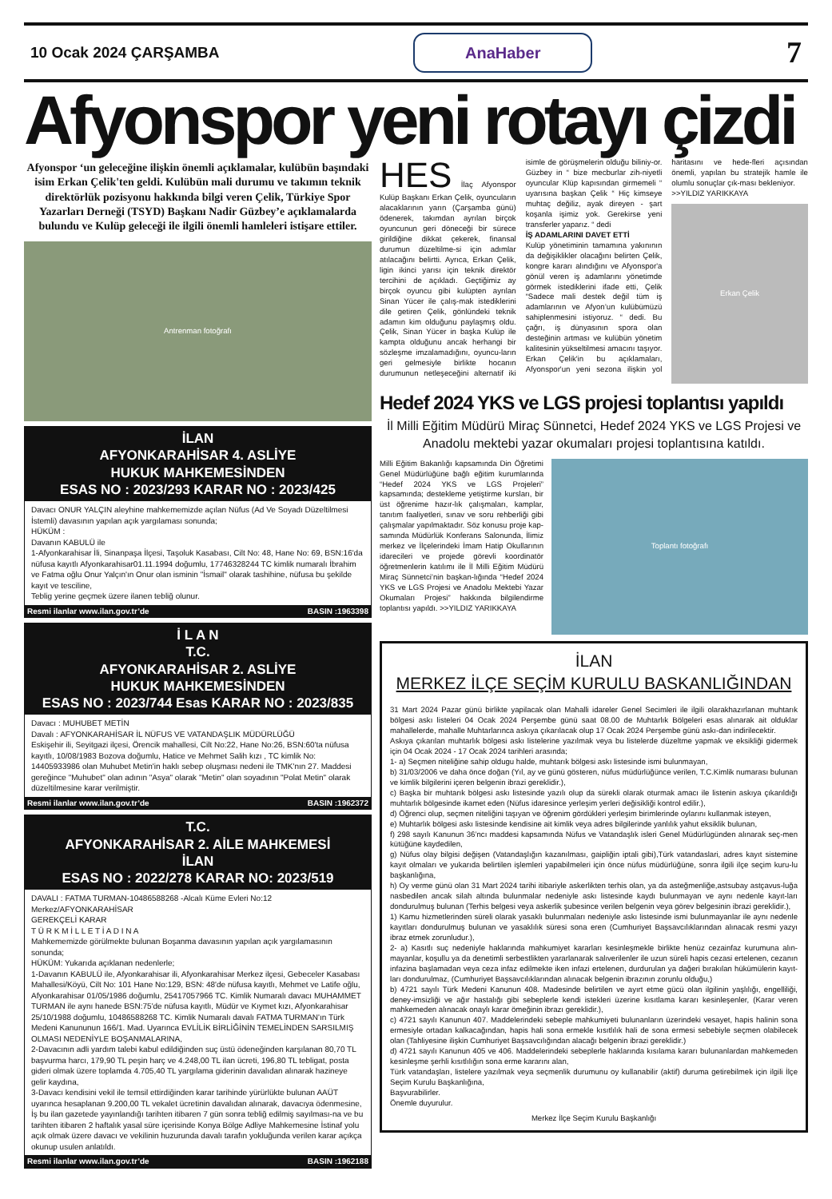10 Ocak 2024 ÇARŞAMBA AnaHaber 7
Afyonspor yeni rotayı çizdi
Afyonspor ‘un geleceğine ilişkin önemli açıklamalar, kulübün başındaki isim Erkan Çelik'ten geldi. Kulübün mali durumu ve takımın teknik direktörlük pozisyonu hakkında bilgi veren Çelik, Türkiye Spor Yazarları Derneği (TSYD) Başkanı Nadir Güzbey’e açıklamalarda bulundu ve Kulüp geleceği ile ilgili önemli hamleleri istişare ettiler.
Antrenman fotoğrafı
İLAN
AFYONKARAHİSAR 4. ASLİYE
HUKUK MAHKEMESİNDEN
ESAS NO : 2023/293 KARAR NO : 2023/425
Davacı ONUR YALÇIN aleyhine mahkememizde açılan Nüfus (Ad Ve Soyadı Düzeltilmesi İstemli) davasının yapılan açık yargılaması sonunda;
HÜKÜM :
Davanın KABULÜ ile
1-Afyonkarahisar İli, Sinanpaşa İlçesi, Taşoluk Kasabası, Cilt No: 48, Hane No: 69, BSN:16'da nüfusa kayıtlı Afyonkarahisar01.11.1994 doğumlu, 17746328244 TC kimlik numaralı İbrahim ve Fatma oğlu Onur Yalçın'ın Onur olan isminin "İsmail" olarak tashihine, nüfusa bu şekilde kayıt ve tesciline,
Teblig yerine geçmek üzere ilanen tebliğ olunur.
Resmi ilanlar www.ilan.gov.tr’de BASIN :1963398
İ L A N
T.C.
AFYONKARAHİSAR 2. ASLİYE
HUKUK MAHKEMESİNDEN
ESAS NO : 2023/744 Esas KARAR NO : 2023/835
Davacı : MUHUBET METİN
Davalı : AFYONKARAHİSAR İL NÜFUS VE VATANDAŞLIK MÜDÜRLÜĞÜ
Eskişehir ili, Seyitgazi ilçesi, Örencik mahallesi, Cilt No:22, Hane No:26, BSN:60'ta nüfusa kayıtlı, 10/08/1983 Bozova doğumlu, Hatice ve Mehmet Salih kızı , TC kimlik No: 14405933986 olan Muhubet Metin'in haklı sebep oluşması nedeni ile TMK'nın 27. Maddesi gereğince "Muhubet" olan adının "Asya" olarak "Metin" olan soyadının "Polat Metin" olarak düzeltilmesine karar verilmiştir.
Resmi ilanlar www.ilan.gov.tr’de BASIN :1962372
T.C.
AFYONKARAHİSAR 2. AİLE MAHKEMESİ
İLAN
ESAS NO : 2022/278 KARAR NO: 2023/519
DAVALI : FATMA TURMAN-10486588268 -Alcalı Küme Evleri No:12 Merkez/AFYONKARAHİSAR
GEREKÇELİ KARAR
T Ü R K M İ L L E T İ A D I N A
Mahkememizde görülmekte bulunan Boşanma davasının yapılan açık yargılamasının sonunda;
HÜKÜM: Yukarıda açıklanan nedenlerle;
1-Davanın KABULÜ ile, Afyonkarahisar ili, Afyonkarahisar Merkez ilçesi, Gebeceler Kasabası Mahallesi/Köyü, Cilt No: 101 Hane No:129, BSN: 48'de nüfusa kayıtlı, Mehmet ve Latife oğlu, Afyonkarahisar 01/05/1986 doğumlu, 25417057966 TC. Kimlik Numaralı davacı MUHAMMET TURMAN ile aynı hanede BSN:75'de nüfusa kayıtlı, Müdür ve Kıymet kızı, Afyonkarahisar 25/10/1988 doğumlu, 10486588268 TC. Kimlik Numaralı davalı FATMA TURMAN'ın Türk Medeni Kanununun 166/1. Mad. Uyarınca EVLİLİK BİRLİĞİNİN TEMELİNDEN SARSILMIŞ OLMASI NEDENİYLE BOŞANMALARINA,
2-Davacının adli yardım talebi kabul edildiğinden suç üstü ödeneğinden karşılanan 80,70 TL başvurma harcı, 179,90 TL peşin harç ve 4.248,00 TL ilan ücreti, 196,80 TL tebligat, posta gideri olmak üzere toplamda 4.705,40 TL yargılama giderinin davalıdan alınarak hazineye gelir kaydına,
3-Davacı kendisini vekil ile temsil ettirdiğinden karar tarihinde yürürlükte bulunan AAÜT uyarınca hesaplanan 9.200,00 TL vekalet ücretinin davalıdan alınarak, davacıya ödenmesine,
İş bu ilan gazetede yayınlandığı tarihten itibaren 7 gün sonra tebliğ edilmiş sayılması-na ve bu tarihten itibaren 2 haftalık yasal süre içerisinde Konya Bölge Adliye Mahkemesine İstinaf yolu açık olmak üzere davacı ve vekilinin huzurunda davalı tarafın yokluğunda verilen karar açıkça okunup usulen anlatıldı.
Resmi ilanlar www.ilan.gov.tr’de BASIN :1962188
HES İlaç Afyonspor Kulüp Başkanı Erkan Çelik, oyuncuların alacaklarının yarın (Çarşamba günü) ödenerek, takımdan ayrılan birçok oyuncunun geri döneceği bir sürece girildiğine dikkat çekerek, finansal durumun düzeltilme-si için adımlar atılacağını belirtti. Ayrıca, Erkan Çelik, ligin ikinci yarısı için teknik direktör tercihini de açıkladı. Geçtiğimiz ay birçok oyuncu gibi kulüpten ayrılan Sinan Yücer ile çalış-mak istediklerini dile getiren Çelik, gönlündeki teknik adamın kim olduğunu paylaşmış oldu. Çelik, Sinan Yücer in başka Kulüp ile kampta olduğunu ancak herhangi bir sözleşme imzalamadığını, oyuncu-ların geri gelmesiyle birlikte hocanın durumunun netleşeceğini alternatif iki isimle de görüşmelerin olduğu biliniy-or. Güzbey in “ bize mecburlar zih-niyetli oyuncular Klüp kapısından girmemeli “ uyarısına başkan Çelik “ Hiç kimseye muhtaç değiliz, ayak direyen - şart koşanla işimiz yok. Gerekirse yeni transferler yaparız. “ dedi
İŞ ADAMLARINI DAVET ETTİ
Kulüp yönetiminin tamamına yakınının da değişiklikler olacağını belirten Çelik, kongre kararı alındığını ve Afyonspor'a gönül veren iş adamlarını yönetimde görmek istediklerini ifade etti, Çelik “Sadece mali destek değil tüm iş adamlarının ve Afyon’un kulübümüzü sahiplenmesini istiyoruz. “ dedi. Bu çağrı, iş dünyasının spora olan desteğinin artması ve kulübün yönetim kalitesinin yükseltilmesi amacını taşıyor. Erkan Çelik'in bu açıklamaları, Afyonspor'un yeni sezona ilişkin yol haritasını ve hede-fleri açısından önemli, yapılan bu stratejik hamle ile olumlu sonuçlar çık-ması bekleniyor.
>>YILDIZ YARIKKAYA
Erkan Çelik
Hedef 2024 YKS ve LGS projesi toplantısı yapıldı
İl Milli Eğitim Müdürü Miraç Sünnetci, Hedef 2024 YKS ve LGS Projesi ve Anadolu mektebi yazar okumaları projesi toplantısına katıldı.
Milli Eğitim Bakanlığı kapsamında Din Öğretimi Genel Müdürlüğüne bağlı eğitim kurumlarında “Hedef 2024 YKS ve LGS Projeleri” kapsamında; destekleme yetiştirme kursları, bir üst öğrenime hazır-lık çalışmaları, kamplar, tanıtım faaliyetleri, sınav ve soru rehberliği gibi çalışmalar yapılmaktadır. Söz konusu proje kap-samında Müdürlük Konferans Salonunda, İlimiz merkez ve İlçelerindeki İmam Hatip Okullarının idarecileri ve projede görevli koordinatör öğretmenlerin katılımı ile İl Milli Eğitim Müdürü Miraç Sünnetci’nin başkan-lığında “Hedef 2024 YKS ve LGS Projesi ve Anadolu Mektebi Yazar Okumaları Projesi” hakkında bilgilendirme toplantısı yapıldı. >>YILDIZ YARIKKAYA
Toplantı fotoğrafı
İLAN
MERKEZ İLÇE SEÇİM KURULU BASKANLIĞINDAN
31 Mart 2024 Pazar günü birlikte yapilacak olan Mahalli idareler Genel Secimleri ile ilgili olarakhazırlanan muhtarık bölgesi askı listeleri 04 Ocak 2024 Perşembe günü saat 08.00 de Muhtarlık Bölgeleri esas alınarak ait olduklar mahallelerde, mahalle Muhtarlarınca askıya çıkarılacak olup 17 Ocak 2024 Perşembe günü askı-dan indirilecektir.
Askıya çıkarılan muhtarlık bölgesi askı listelerine yazılmak veya bu listelerde düzeltme yapmak ve eksikliği gidermek için 04 Ocak 2024 - 17 Ocak 2024 tarihleri arasında;
1- a) Seçmen niteliğine sahip oldugu halde, muhtarık bölgesi askı listesinde ismi bulunmayan,
b) 31/03/2006 ve daha önce doğan (Yıl, ay ve günü gösteren, nüfus müdürlüğünce verilen, T.C.Kimlik numarası bulunan ve kimlik bilgilerini içeren belgenin ibrazi gereklidir.),
c) Başka bir muhtarık bölgesi askı listesinde yazılı olup da sürekli olarak oturmak amacı ile listenin askıya çıkarıldığı muhtarlık bölgesinde ikamet eden (Nüfus idaresince yerleşim yerleri değisikliği kontrol edilir.),
d) Öğrenci olup, seçmen niteliğini taşıyan ve öğrenim gördükleri yerleşim birimlerinde oylarını kullanmak isteyen,
e) Muhtarlık bölgesi askı listesinde kendisine ait kimlik veya adres bilgilerinde yanlılık yahut eksiklik bulunan,
f) 298 sayılı Kanunun 36’ncı maddesi kapsamında Nüfus ve Vatandaşlık isleri Genel Müdürlügünden alınarak seç-men kütüğüne kaydedilen,
g) Nüfus olay bilgisi değişen (Vatandaşlığın kazanılması, gaipliğin iptali gibi),Türk vatandaslari, adres kayıt sistemine kayıt olmaları ve yukarıda belirtilen işlemleri yapabilmeleri için önce nüfus müdürlüğüne, sonra ilgili ilçe seçim kuru-lu başkanlığına,
h) Oy verme günü olan 31 Mart 2024 tarihi itibariyle askerlikten terhis olan, ya da asteğmenliğe,astsubay astçavus-luğa nasbedilen ancak silah altında bulunmalar nedeniyle askı listesinde kaydı bulunmayan ve aynı nedenle kayıt-ları dondurulmuş bulunan (Terhis belgesi veya askerlik şubesince verilen belgenin veya görev belgesinin ibrazi gereklidir.),
1) Kamu hizmetlerinden süreli olarak yasaklı bulunmaları nedeniyle askı listesinde ismi bulunmayanlar ile aynı nedenle kayıtları dondurulmuş bulunan ve yasaklılık süresi sona eren (Cumhuriyet Başsavcılıklarından alınacak resmi yazyı ibraz etmek zorunludur.),
2- a) Kasıtlı suç nedeniyle haklarında mahkumiyet kararları kesinleşmekle birlikte henüz cezainfaz kurumuna alın-mayanlar, koşullu ya da denetimli serbestlikten yararlanarak salıverilenler ile uzun süreli hapis cezasi ertelenen, cezanın infazina başlamadan veya ceza infaz edilmekte iken infazi ertelenen, durdurulan ya dağeri bırakılan hükümülerin kayıt-ları dondurulmaz, (Cumhuriyet Başsavcılıklarından alınacak belgenin ibrazının zorunlu olduğu,)
b) 4721 sayılı Türk Medeni Kanunun 408. Madesinde belirtilen ve ayırt etme gücü olan ilgilinin yaşlılığı, engelliliği, deney-imsizliği ve ağır hastalığı gibi sebeplerle kendi istekleri üzerine kısıtlama kararı kesinleşenler, (Karar veren mahkemeden alınacak onaylı karar ömeğinin ibrazı gereklidir.),
c) 4721 sayılı Kanunun 407. Maddelerindeki sebeple mahkumiyeti bulunanların üzerindeki vesayet, hapis halinin sona ermesiyle ortadan kalkacağından, hapis hali sona ermekle kısıtlılık hali de sona ermesi sebebiyle seçmen olabilecek olan (Tahliyesine ilişkin Cumhuriyet Başsavcılığından alacağı belgenin ibrazi gereklidir.)
d) 4721 sayılı Kanunun 405 ve 406. Maddelerindeki sebeplerle haklarında kısılama kararı bulunanlardan mahkemeden kesinleşme şerhli kısıtlılığın sona erme kararını alan,
Türk vatandaşları, listelere yazılmak veya seçmenlik durumunu oy kullanabilir (aktif) duruma getirebilmek için ilgili İlçe Seçim Kurulu Başkanlığına,
Başvurabilirler.
Önemle duyurulur.
Merkez İlçe Seçim Kurulu Başkanlığı